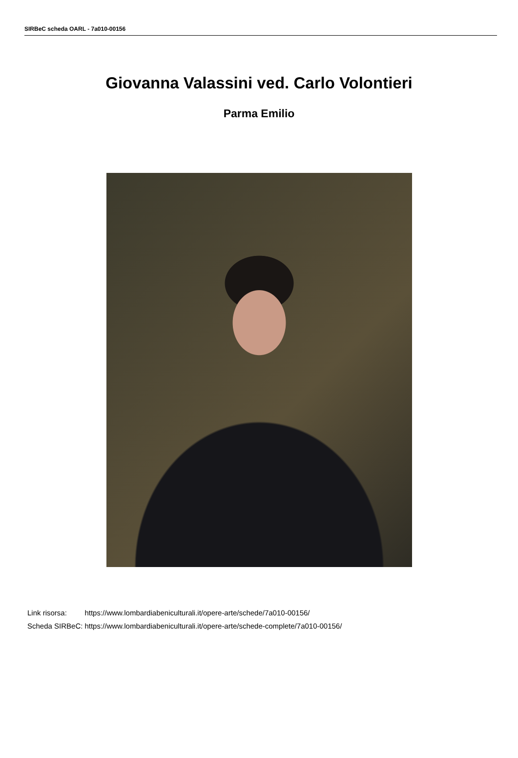SIRBeC scheda OARL - 7a010-00156
Giovanna Valassini ved. Carlo Volontieri
Parma Emilio
| Link risorsa: | https://www.lombardiabeniculturali.it/opere-arte/schede/7a010-00156/ |
| Scheda SIRBeC: | https://www.lombardiabeniculturali.it/opere-arte/schede-complete/7a010-00156/ |